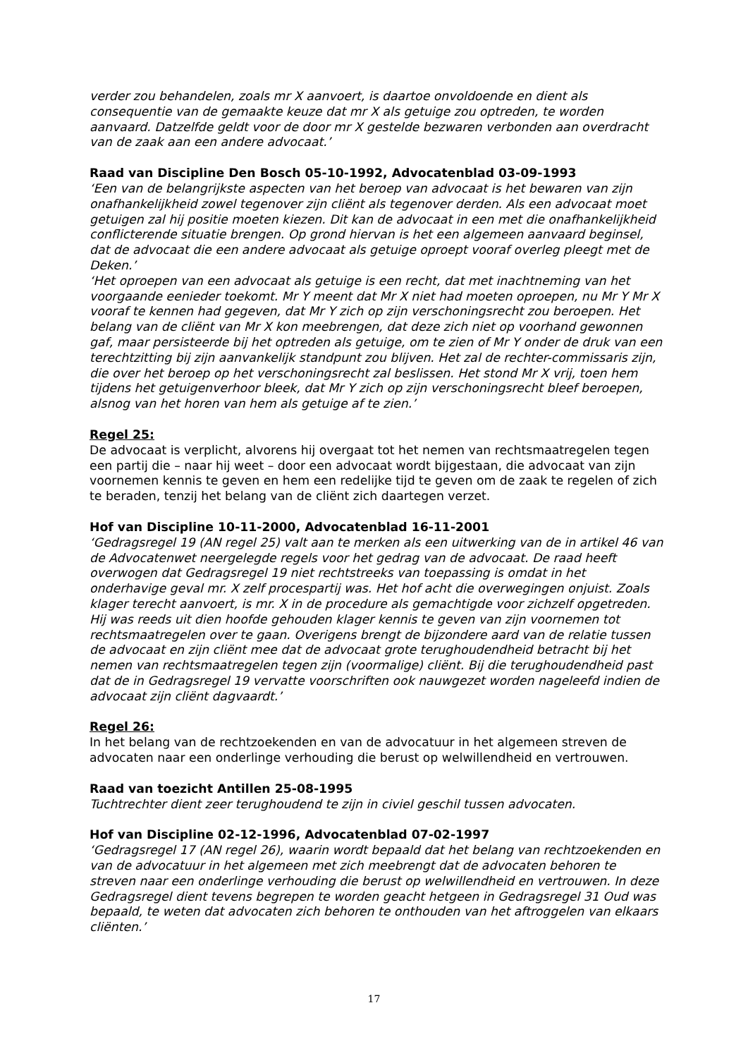verder zou behandelen, zoals mr X aanvoert, is daartoe onvoldoende en dient als consequentie van de gemaakte keuze dat mr X als getuige zou optreden, te worden aanvaard. Datzelfde geldt voor de door mr X gestelde bezwaren verbonden aan overdracht van de zaak aan een andere advocaat.’
Raad van Discipline Den Bosch 05-10-1992, Advocatenblad 03-09-1993
‘Een van de belangrijkste aspecten van het beroep van advocaat is het bewaren van zijn onafhankelijkheid zowel tegenover zijn cliënt als tegenover derden. Als een advocaat moet getuigen zal hij positie moeten kiezen. Dit kan de advocaat in een met die onafhankelijkheid conflicterende situatie brengen. Op grond hiervan is het een algemeen aanvaard beginsel, dat de advocaat die een andere advocaat als getuige oproept vooraf overleg pleegt met de Deken.’
‘Het oproepen van een advocaat als getuige is een recht, dat met inachtneming van het voorgaande eenieder toekomt. Mr Y meent dat Mr X niet had moeten oproepen, nu Mr Y Mr X vooraf te kennen had gegeven, dat Mr Y zich op zijn verschoningsrecht zou beroepen. Het belang van de cliënt van Mr X kon meebrengen, dat deze zich niet op voorhand gewonnen gaf, maar persisteerde bij het optreden als getuige, om te zien of Mr Y onder de druk van een terechtzitting bij zijn aanvankelijk standpunt zou blijven. Het zal de rechter-commissaris zijn, die over het beroep op het verschoningsrecht zal beslissen. Het stond Mr X vrij, toen hem tijdens het getuigenverhoor bleek, dat Mr Y zich op zijn verschoningsrecht bleef beroepen, alsnog van het horen van hem als getuige af te zien.’
Regel 25:
De advocaat is verplicht, alvorens hij overgaat tot het nemen van rechtsmaatregelen tegen een partij die – naar hij weet – door een advocaat wordt bijgestaan, die advocaat van zijn voornemen kennis te geven en hem een redelijke tijd te geven om de zaak te regelen of zich te beraden, tenzij het belang van de cliënt zich daartegen verzet.
Hof van Discipline 10-11-2000, Advocatenblad 16-11-2001
‘Gedragsregel 19 (AN regel 25) valt aan te merken als een uitwerking van de in artikel 46 van de Advocatenwet neergelegde regels voor het gedrag van de advocaat. De raad heeft overwogen dat Gedragsregel 19 niet rechtstreeks van toepassing is omdat in het onderhavige geval mr. X zelf procespartij was. Het hof acht die overwegingen onjuist. Zoals klager terecht aanvoert, is mr. X in de procedure als gemachtigde voor zichzelf opgetreden. Hij was reeds uit dien hoofde gehouden klager kennis te geven van zijn voornemen tot rechtsmaatregelen over te gaan. Overigens brengt de bijzondere aard van de relatie tussen de advocaat en zijn cliënt mee dat de advocaat grote terughoudendheid betracht bij het nemen van rechtsmaatregelen tegen zijn (voormalige) cliënt. Bij die terughoudendheid past dat de in Gedragsregel 19 vervatte voorschriften ook nauwgezet worden nageleefd indien de advocaat zijn cliënt dagvaardt.’
Regel 26:
In het belang van de rechtzoekenden en van de advocatuur in het algemeen streven de advocaten naar een onderlinge verhouding die berust op welwillendheid en vertrouwen.
Raad van toezicht Antillen 25-08-1995
Tuchtrechter dient zeer terughoudend te zijn in civiel geschil tussen advocaten.
Hof van Discipline 02-12-1996, Advocatenblad 07-02-1997
‘Gedragsregel 17 (AN regel 26), waarin wordt bepaald dat het belang van rechtzoekenden en van de advocatuur in het algemeen met zich meebrengt dat de advocaten behoren te streven naar een onderlinge verhouding die berust op welwillendheid en vertrouwen. In deze Gedragsregel dient tevens begrepen te worden geacht hetgeen in Gedragsregel 31 Oud was bepaald, te weten dat advocaten zich behoren te onthouden van het aftroggelen van elkaars cliënten.’
17